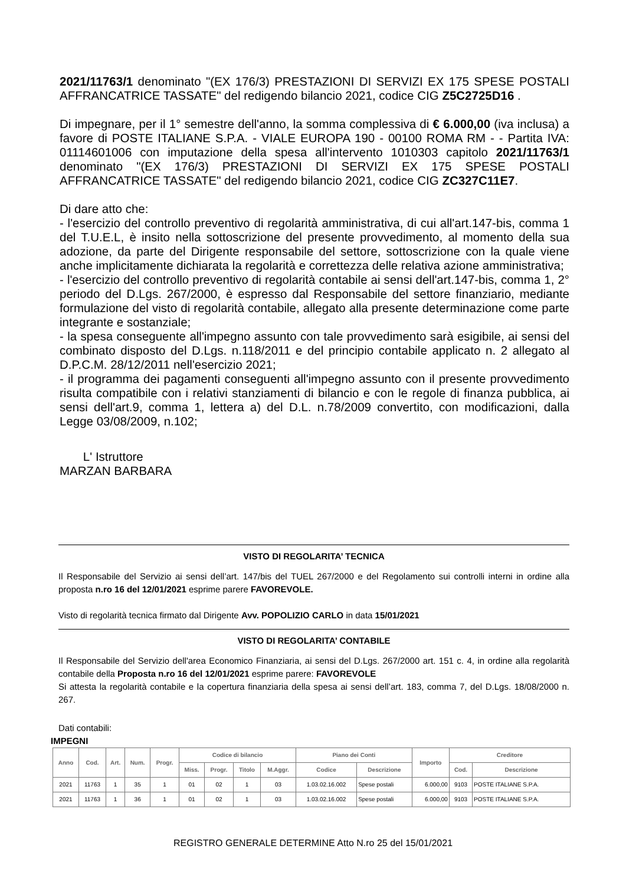2021/11763/1 denominato "(EX 176/3) PRESTAZIONI DI SERVIZI EX 175 SPESE POSTALI AFFRANCATRICE TASSATE" del redigendo bilancio 2021, codice CIG Z5C2725D16 .
Di impegnare, per il 1° semestre dell'anno, la somma complessiva di € 6.000,00 (iva inclusa) a favore di POSTE ITALIANE S.P.A. - VIALE EUROPA 190 - 00100 ROMA RM - - Partita IVA: 01114601006 con imputazione della spesa all'intervento 1010303 capitolo 2021/11763/1 denominato "(EX 176/3) PRESTAZIONI DI SERVIZI EX 175 SPESE POSTALI AFFRANCATRICE TASSATE" del redigendo bilancio 2021, codice CIG ZC327C11E7.
Di dare atto che:
- l'esercizio del controllo preventivo di regolarità amministrativa, di cui all'art.147-bis, comma 1 del T.U.E.L, è insito nella sottoscrizione del presente provvedimento, al momento della sua adozione, da parte del Dirigente responsabile del settore, sottoscrizione con la quale viene anche implicitamente dichiarata la regolarità e correttezza delle relativa azione amministrativa;
- l'esercizio del controllo preventivo di regolarità contabile ai sensi dell'art.147-bis, comma 1, 2° periodo del D.Lgs. 267/2000, è espresso dal Responsabile del settore finanziario, mediante formulazione del visto di regolarità contabile, allegato alla presente determinazione come parte integrante e sostanziale;
- la spesa conseguente all'impegno assunto con tale provvedimento sarà esigibile, ai sensi del combinato disposto del D.Lgs. n.118/2011 e del principio contabile applicato n. 2 allegato al D.P.C.M. 28/12/2011 nell'esercizio 2021;
- il programma dei pagamenti conseguenti all'impegno assunto con il presente provvedimento risulta compatibile con i relativi stanziamenti di bilancio e con le regole di finanza pubblica, ai sensi dell'art.9, comma 1, lettera a) del D.L. n.78/2009 convertito, con modificazioni, dalla Legge 03/08/2009, n.102;
L' Istruttore
MARZAN BARBARA
VISTO DI REGOLARITA’ TECNICA
Il Responsabile del Servizio ai sensi dell’art. 147/bis del TUEL 267/2000 e del Regolamento sui controlli interni in ordine alla proposta n.ro 16 del 12/01/2021 esprime parere FAVOREVOLE.
Visto di regolarità tecnica firmato dal Dirigente Avv. POPOLIZIO CARLO in data 15/01/2021
VISTO DI REGOLARITA’ CONTABILE
Il Responsabile del Servizio dell'area Economico Finanziaria, ai sensi del D.Lgs. 267/2000 art. 151 c. 4, in ordine alla regolarità contabile della Proposta n.ro 16 del 12/01/2021 esprime parere: FAVOREVOLE
Si attesta la regolarità contabile e la copertura finanziaria della spesa ai sensi dell’art. 183, comma 7, del D.Lgs. 18/08/2000 n. 267.
Dati contabili:
IMPEGNI
| Anno | Cod. | Art. | Num. | Progr. | Codice di bilancio | | | | Piano dei Conti | | Importo | Creditore | |
| --- | --- | --- | --- | --- | --- | --- | --- | --- | --- | --- | --- | --- | --- |
| | | | | | Miss. | Progr. | Titolo | M.Aggr. | Codice | Descrizione | | Cod. | Descrizione |
| 2021 | 11763 | 1 | 35 | 1 | 01 | 02 | 1 | 03 | 1.03.02.16.002 | Spese postali | 6.000,00 | 9103 | POSTE ITALIANE S.P.A. |
| 2021 | 11763 | 1 | 36 | 1 | 01 | 02 | 1 | 03 | 1.03.02.16.002 | Spese postali | 6.000,00 | 9103 | POSTE ITALIANE S.P.A. |
REGISTRO GENERALE DETERMINE Atto N.ro 25 del 15/01/2021